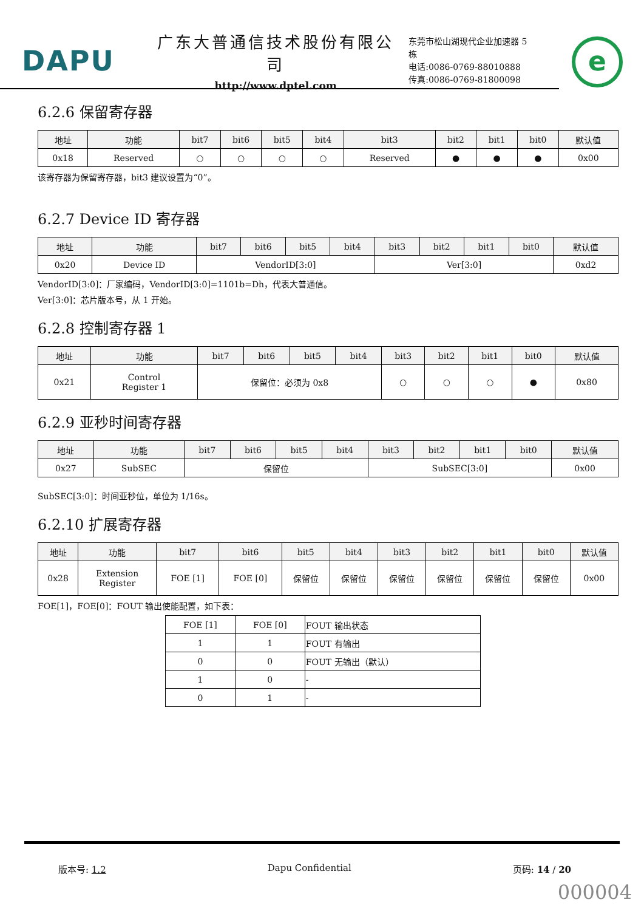DAPU
广东大普通信技术股份有限公司
http://www.dptel.com
东莞市松山湖现代企业加速器 5 栋
电话:0086-0769-88010888
传真:0086-0769-81800098
e
6.2.6 保留寄存器
| 地址 | 功能 | bit7 | bit6 | bit5 | bit4 | bit3 | bit2 | bit1 | bit0 | 默认值 |
| --- | --- | --- | --- | --- | --- | --- | --- | --- | --- | --- |
| 0x18 | Reserved | ○ | ○ | ○ | ○ | Reserved | ● | ● | ● | 0x00 |
该寄存器为保留寄存器，bit3 建议设置为“0”。
6.2.7 Device ID 寄存器
| 地址 | 功能 | bit7 | bit6 | bit5 | bit4 | bit3 | bit2 | bit1 | bit0 | 默认值 |
| --- | --- | --- | --- | --- | --- | --- | --- | --- | --- | --- |
| 0x20 | Device ID | VendorID[3:0] | | | | Ver[3:0] | | | | 0xd2 |
VendorID[3:0]：厂家编码，VendorID[3:0]=1101b=Dh，代表大普通信。
Ver[3:0]：芯片版本号，从 1 开始。
6.2.8 控制寄存器 1
| 地址 | 功能 | bit7 | bit6 | bit5 | bit4 | bit3 | bit2 | bit1 | bit0 | 默认值 |
| --- | --- | --- | --- | --- | --- | --- | --- | --- | --- | --- |
| 0x21 | Control Register 1 | 保留位：必须为 0x8 | | | | ○ | ○ | ○ | ● | 0x80 |
6.2.9 亚秒时间寄存器
| 地址 | 功能 | bit7 | bit6 | bit5 | bit4 | bit3 | bit2 | bit1 | bit0 | 默认值 |
| --- | --- | --- | --- | --- | --- | --- | --- | --- | --- | --- |
| 0x27 | SubSEC | 保留位 | | | | SubSEC[3:0] | | | | 0x00 |
SubSEC[3:0]：时间亚秒位，单位为 1/16s。
6.2.10 扩展寄存器
| 地址 | 功能 | bit7 | bit6 | bit5 | bit4 | bit3 | bit2 | bit1 | bit0 | 默认值 |
| --- | --- | --- | --- | --- | --- | --- | --- | --- | --- | --- |
| 0x28 | Extension Register | FOE [1] | FOE [0] | 保留位 | 保留位 | 保留位 | 保留位 | 保留位 | 保留位 | 0x00 |
FOE[1]，FOE[0]：FOUT 输出使能配置，如下表：
| FOE [1] | FOE [0] | FOUT 输出状态 |
| 1 | 1 | FOUT 有输出 |
| 0 | 0 | FOUT 无输出（默认） |
| 1 | 0 | - |
| 0 | 1 | - |
版本号: 1.2 Dapu Confidential 页码: 14 / 20
000004